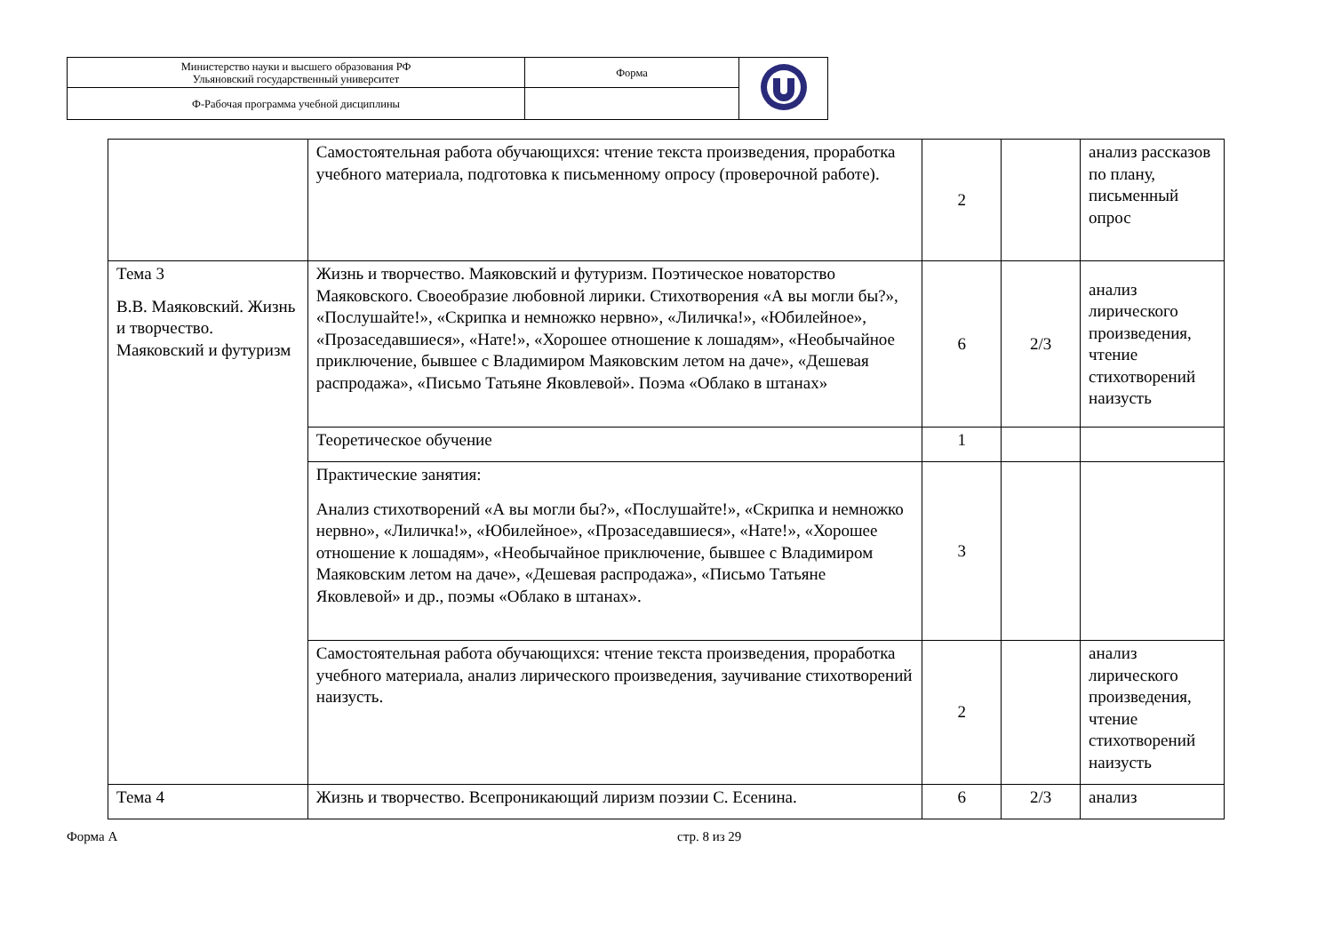| Министерство науки и высшего образования РФ Ульяновский государственный университет | Форма | |
| Ф-Рабочая программа учебной дисциплины | | |
| | Самостоятельная работа обучающихся: чтение текста произведения, проработка учебного материала, подготовка к письменному опросу (проверочной работе). | 2 | | анализ рассказов по плану, письменный опрос |
| Тема 3 В.В. Маяковский. Жизнь и творчество. Маяковский и футуризм | Жизнь и творчество. Маяковский и футуризм. Поэтическое новаторство Маяковского. Своеобразие любовной лирики. Стихотворения «А вы могли бы?», «Послушайте!», «Скрипка и немножко нервно», «Лиличка!», «Юбилейное», «Прозаседавшиеся», «Нате!», «Хорошее отношение к лошадям», «Необычайное приключение, бывшее с Владимиром Маяковским летом на даче», «Дешевая распродажа», «Письмо Татьяне Яковлевой». Поэма «Облако в штанах» | 6 | 2/3 | анализ лирического произведения, чтение стихотворений наизусть |
| | Теоретическое обучение | 1 | | |
| | Практические занятия: Анализ стихотворений «А вы могли бы?», «Послушайте!», «Скрипка и немножко нервно», «Лиличка!», «Юбилейное», «Прозаседавшиеся», «Нате!», «Хорошее отношение к лошадям», «Необычайное приключение, бывшее с Владимиром Маяковским летом на даче», «Дешевая распродажа», «Письмо Татьяне Яковлевой» и др., поэмы «Облако в штанах». | 3 | | |
| | Самостоятельная работа обучающихся: чтение текста произведения, проработка учебного материала, анализ лирического произведения, заучивание стихотворений наизусть. | 2 | | анализ лирического произведения, чтение стихотворений наизусть |
| Тема 4 | Жизнь и творчество. Всепроникающий лиризм поэзии С. Есенина. | 6 | 2/3 | анализ |
Форма А стр. 8 из 29